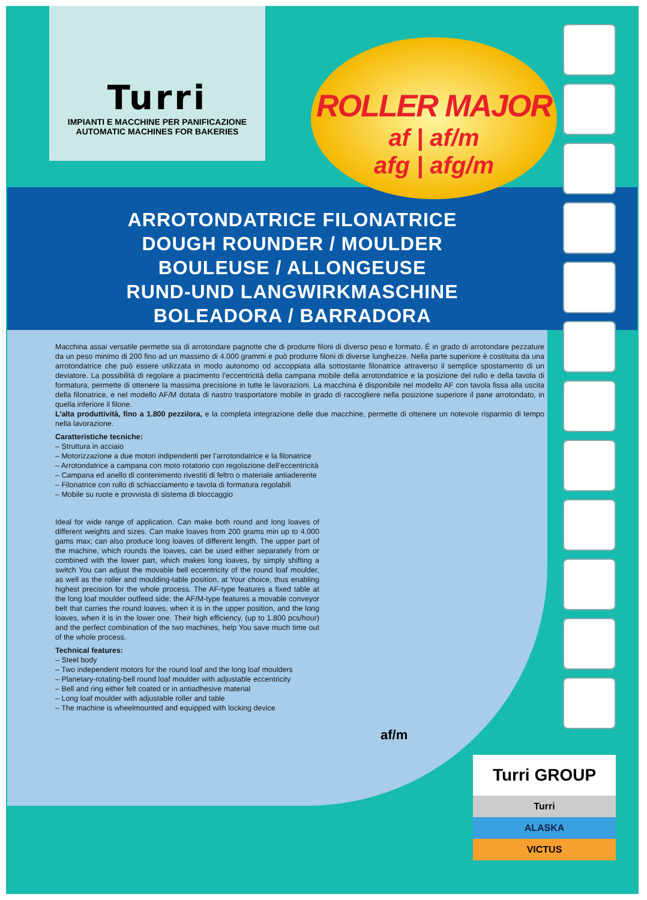Turri
IMPIANTI E MACCHINE PER PANIFICAZIONE
AUTOMATIC MACHINES FOR BAKERIES
ARROTONDATRICE FILONATRICE
DOUGH ROUNDER / MOULDER
BOULEUSE / ALLONGEUSE
RUND-UND LANGWIRKMASCHINE
BOLEADORA / BARRADORA
ROLLER MAJOR
af | af/m
afg | afg/m
Macchina assai versatile permette sia di arrotondare pagnotte che di produrre filoni di diverso peso e formato. É in grado di arrotondare pezzature da un peso minimo di 200 fino ad un massimo di 4.000 grammi e può produrre filoni di diverse lunghezze. Nella parte superiore è costituita da una arrotondatrice che può essere utilizzata in modo autonomo od accoppiata alla sottostante filonatrice attraverso il semplice spostamento di un deviatore. La possibilità di regolare a piacimento l’eccentricità della campana mobile della arrotondatrice e la posizione del rullo e della tavola di formatura, permette di ottenere la massima precisione in tutte le lavorazioni. La macchina è disponibile nel modello AF con tavola fissa alla uscita della filonatrice, e nel modello AF/M dotata di nastro trasportatore mobile in grado di raccogliere nella posizione superiore il pane arrotondato, in quella inferiore il filone.
L’alta produttività, fino a 1.800 pezzi/ora, e la completa integrazione delle due macchine, permette di ottenere un notevole risparmio di tempo nella lavorazione.
Caratteristiche tecniche:
– Struttura in acciaio
– Motorizzazione a due motori indipendenti per l’arrotondatrice e la filonatrice
– Arrotondatrice a campana con moto rotatorio con regolazione dell’eccentricità
– Campana ed anello di contenimento rivestiti di feltro o materiale antiaderente
– Filonatrice con rullo di schiacciamento e tavola di formatura regolabili
– Mobile su ruote e provvista di sistema di bloccaggio
Ideal for wide range of application. Can make both round and long loaves of different weights and sizes. Can make loaves from 200 grams min up to 4.000 gams max; can also produce long loaves of different length. The upper part of the machine, which rounds the loaves, can be used either separately from or combined with the lower part, which makes long loaves, by simply shifting a switch You can adjust the movable bell eccentricity of the round loaf moulder, as well as the roller and moulding-table position, at Your choice, thus enabling highest precision for the whole process. The AF-type features a fixed table at the long loaf moulder outfeed side; the AF/M-type features a movable conveyor belt that carries the round loaves, when it is in the upper position, and the long loaves, when it is in the lower one. Their high efficiency, (up to 1.800 pcs/hour) and the perfect combination of the two machines, help You save much time out of the whole process.
Technical features:
– Steel body
– Two independent motors for the round loaf and the long loaf moulders
– Planetary-rotating-bell round loaf moulder with adjustable eccentricity
– Bell and ring either felt coated or in antiadhesive material
– Long loaf moulder with adjustable roller and table
– The machine is wheelmounted and equipped with locking device
af/m
Turri GROUP
Turri
ALASKA
VICTUS